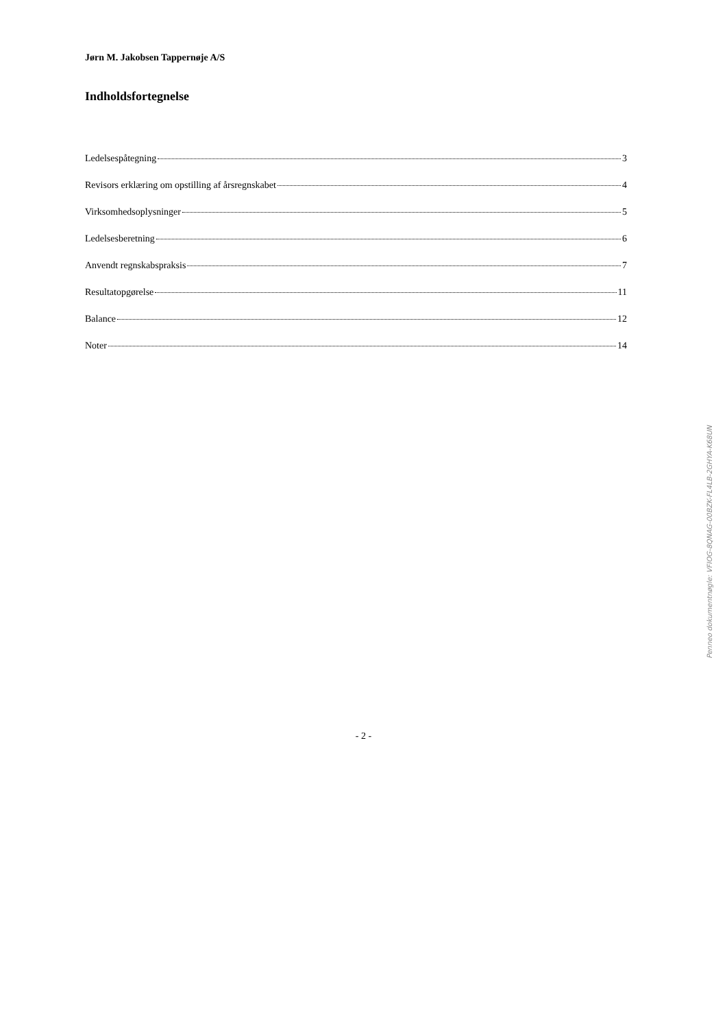Jørn M. Jakobsen Tappernøje A/S
Indholdsfortegnelse
Ledelsespåtegning 3
Revisors erklæring om opstilling af årsregnskabet 4
Virksomhedsoplysninger 5
Ledelsesberetning 6
Anvendt regnskabspraksis 7
Resultatopgørelse 11
Balance 12
Noter 14
Penneo dokumentnøgle: VFIOG-8QNAG-00BZK-FL4LB-2GHYA-K68UN
- 2 -